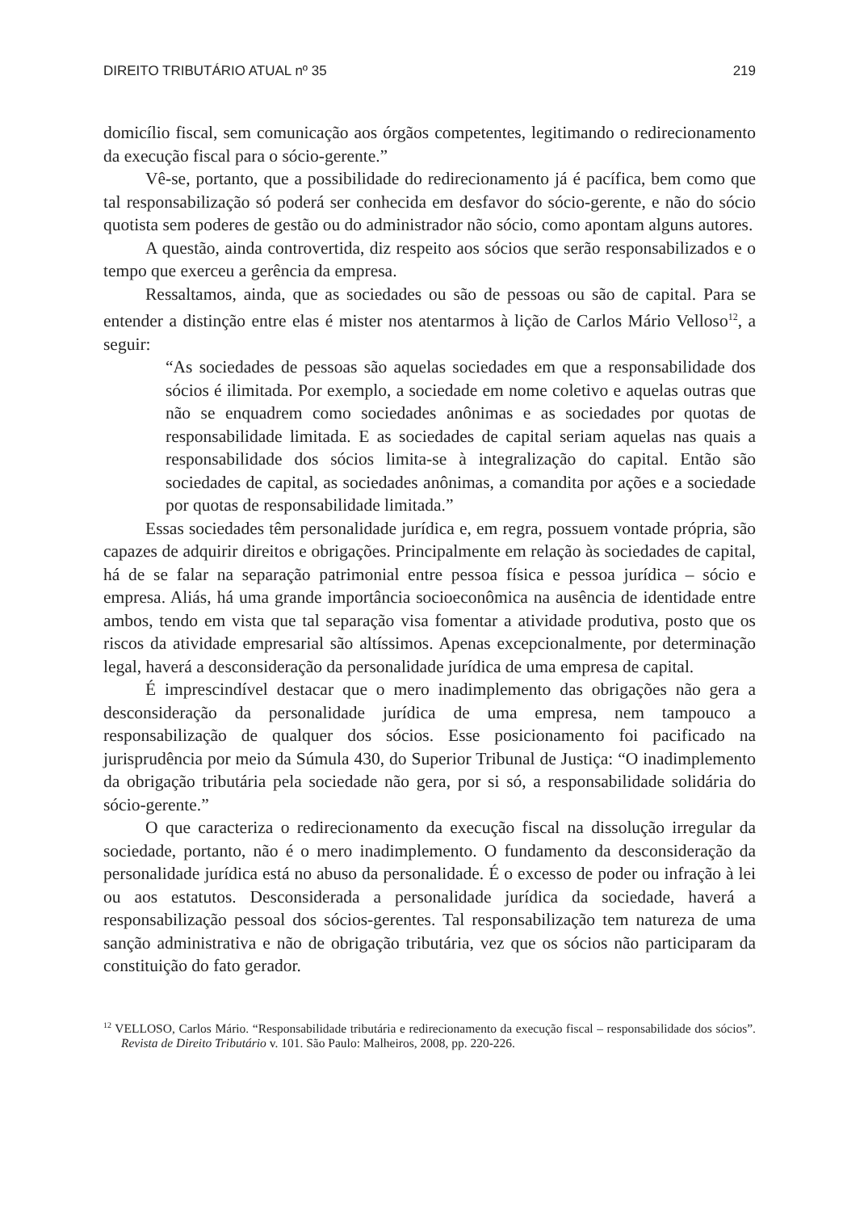DIREITO TRIBUTÁRIO ATUAL nº 35 219
domicílio fiscal, sem comunicação aos órgãos competentes, legitimando o redirecionamento da execução fiscal para o sócio-gerente.”
Vê-se, portanto, que a possibilidade do redirecionamento já é pacífica, bem como que tal responsabilização só poderá ser conhecida em desfavor do sócio-gerente, e não do sócio quotista sem poderes de gestão ou do administrador não sócio, como apontam alguns autores.
A questão, ainda controvertida, diz respeito aos sócios que serão responsabilizados e o tempo que exerceu a gerência da empresa.
Ressaltamos, ainda, que as sociedades ou são de pessoas ou são de capital. Para se entender a distinção entre elas é mister nos atentarmos à lição de Carlos Mário Velloso<sup>12</sup>, a seguir:
“As sociedades de pessoas são aquelas sociedades em que a responsabilidade dos sócios é ilimitada. Por exemplo, a sociedade em nome coletivo e aquelas outras que não se enquadrem como sociedades anônimas e as sociedades por quotas de responsabilidade limitada. E as sociedades de capital seriam aquelas nas quais a responsabilidade dos sócios limita-se à integralização do capital. Então são sociedades de capital, as sociedades anônimas, a comandita por ações e a sociedade por quotas de responsabilidade limitada.”
Essas sociedades têm personalidade jurídica e, em regra, possuem vontade própria, são capazes de adquirir direitos e obrigações. Principalmente em relação às sociedades de capital, há de se falar na separação patrimonial entre pessoa física e pessoa jurídica – sócio e empresa. Aliás, há uma grande importância socioeconômica na ausência de identidade entre ambos, tendo em vista que tal separação visa fomentar a atividade produtiva, posto que os riscos da atividade empresarial são altíssimos. Apenas excepcionalmente, por determinação legal, haverá a desconsideração da personalidade jurídica de uma empresa de capital.
É imprescindível destacar que o mero inadimplemento das obrigações não gera a desconsideração da personalidade jurídica de uma empresa, nem tampouco a responsabilização de qualquer dos sócios. Esse posicionamento foi pacificado na jurisprudência por meio da Súmula 430, do Superior Tribunal de Justiça: “O inadimplemento da obrigação tributária pela sociedade não gera, por si só, a responsabilidade solidária do sócio-gerente.”
O que caracteriza o redirecionamento da execução fiscal na dissolução irregular da sociedade, portanto, não é o mero inadimplemento. O fundamento da desconsideração da personalidade jurídica está no abuso da personalidade. É o excesso de poder ou infração à lei ou aos estatutos. Desconsiderada a personalidade jurídica da sociedade, haverá a responsabilização pessoal dos sócios-gerentes. Tal responsabilização tem natureza de uma sanção administrativa e não de obrigação tributária, vez que os sócios não participaram da constituição do fato gerador.
<sup>12</sup> VELLOSO, Carlos Mário. “Responsabilidade tributária e redirecionamento da execução fiscal – responsabilidade dos sócios”. Revista de Direito Tributário v. 101. São Paulo: Malheiros, 2008, pp. 220-226.